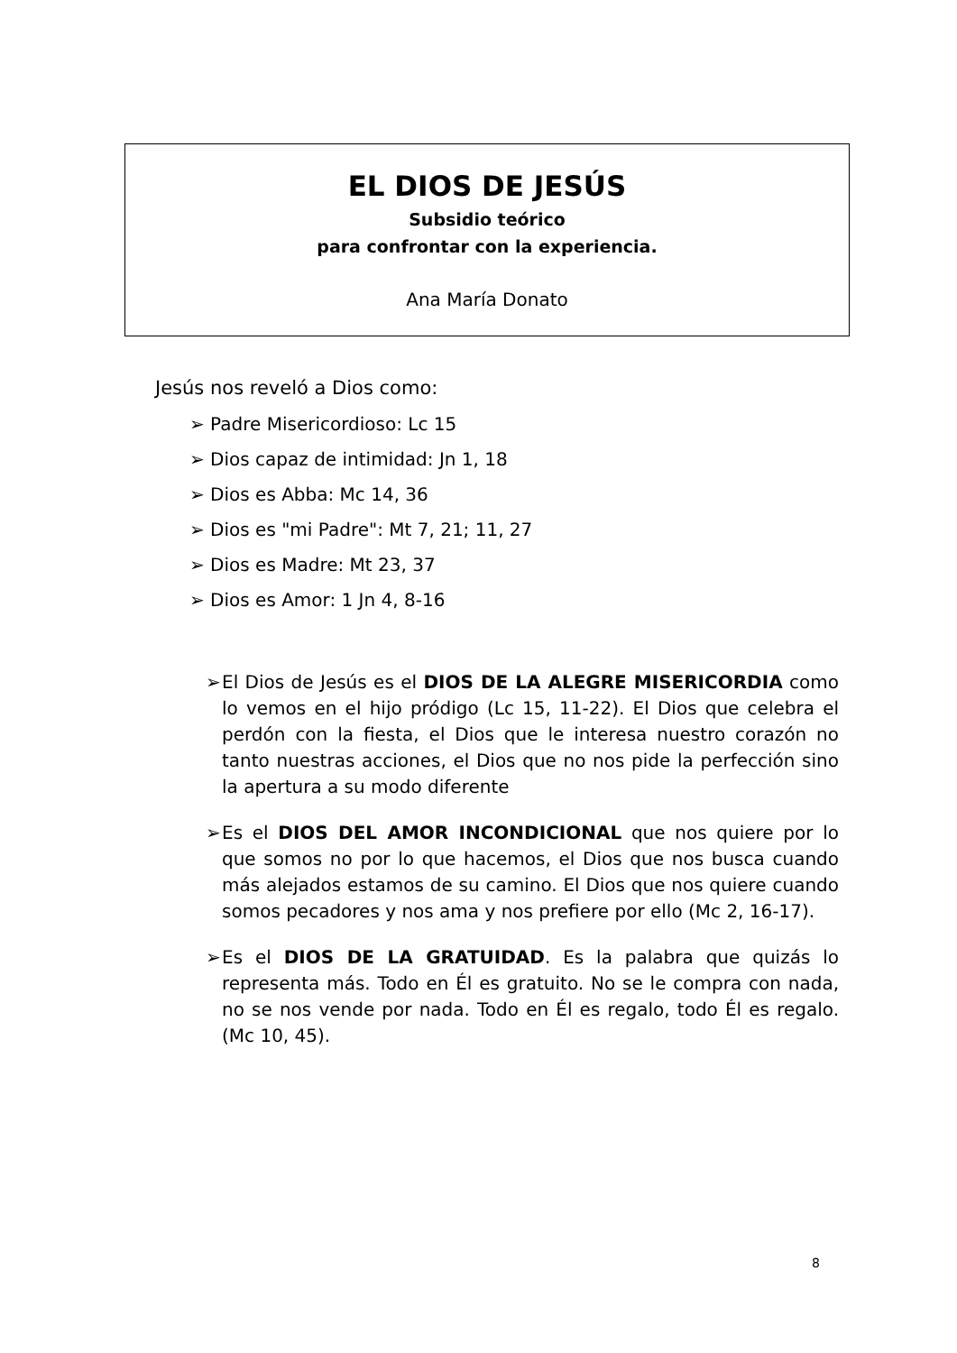EL DIOS DE JESÚS
Subsidio teórico
para confrontar con la experiencia.
Ana María Donato
Jesús nos reveló a Dios como:
➢ Padre Misericordioso: Lc 15
➢ Dios capaz de intimidad: Jn 1, 18
➢ Dios es Abba: Mc 14, 36
➢ Dios es "mi Padre": Mt 7, 21; 11, 27
➢ Dios es Madre: Mt 23, 37
➢ Dios es Amor: 1 Jn 4, 8-16
➢ El Dios de Jesús es el DIOS DE LA ALEGRE MISERICORDIA como lo vemos en el hijo pródigo (Lc 15, 11-22). El Dios que celebra el perdón con la fiesta, el Dios que le interesa nuestro corazón no tanto nuestras acciones, el Dios que no nos pide la perfección sino la apertura a su modo diferente
➢ Es el DIOS DEL AMOR INCONDICIONAL que nos quiere por lo que somos no por lo que hacemos, el Dios que nos busca cuando más alejados estamos de su camino. El Dios que nos quiere cuando somos pecadores y nos ama y nos prefiere por ello (Mc 2, 16-17).
➢ Es el DIOS DE LA GRATUIDAD. Es la palabra que quizás lo representa más. Todo en Él es gratuito. No se le compra con nada, no se nos vende por nada. Todo en Él es regalo, todo Él es regalo. (Mc 10, 45).
8